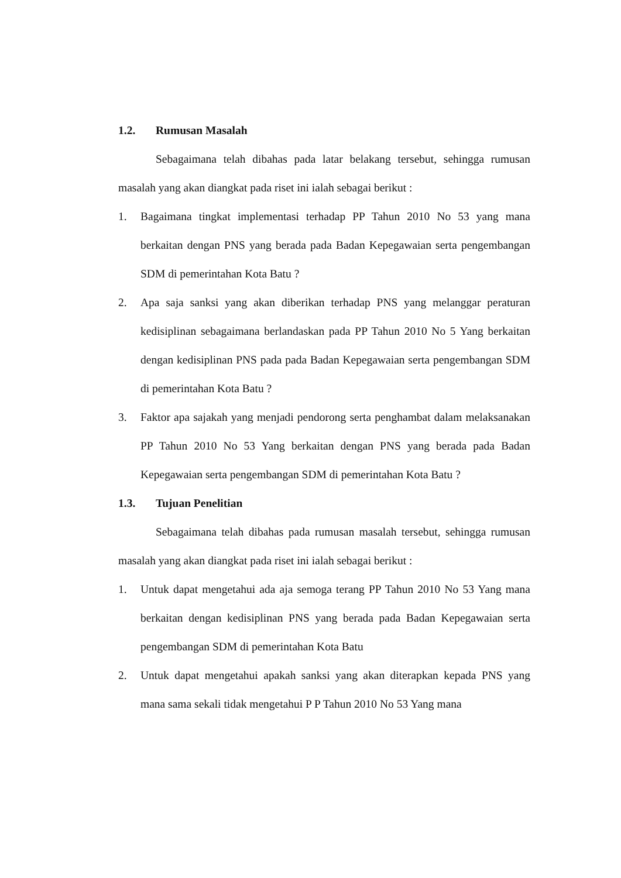1.2. Rumusan Masalah
Sebagaimana telah dibahas pada latar belakang tersebut, sehingga rumusan masalah yang akan diangkat pada riset ini ialah sebagai berikut :
1. Bagaimana tingkat implementasi terhadap PP Tahun 2010 No 53 yang mana berkaitan dengan PNS yang berada pada Badan Kepegawaian serta pengembangan SDM di pemerintahan Kota Batu ?
2. Apa saja sanksi yang akan diberikan terhadap PNS yang melanggar peraturan kedisiplinan sebagaimana berlandaskan pada PP Tahun 2010 No 5 Yang berkaitan dengan kedisiplinan PNS pada pada Badan Kepegawaian serta pengembangan SDM di pemerintahan Kota Batu ?
3. Faktor apa sajakah yang menjadi pendorong serta penghambat dalam melaksanakan PP Tahun 2010 No 53 Yang berkaitan dengan PNS yang berada pada Badan Kepegawaian serta pengembangan SDM di pemerintahan Kota Batu ?
1.3. Tujuan Penelitian
Sebagaimana telah dibahas pada rumusan masalah tersebut, sehingga rumusan masalah yang akan diangkat pada riset ini ialah sebagai berikut :
1. Untuk dapat mengetahui ada aja semoga terang PP Tahun 2010 No 53 Yang mana berkaitan dengan kedisiplinan PNS yang berada pada Badan Kepegawaian serta pengembangan SDM di pemerintahan Kota Batu
2. Untuk dapat mengetahui apakah sanksi yang akan diterapkan kepada PNS yang mana sama sekali tidak mengetahui P P Tahun 2010 No 53 Yang mana